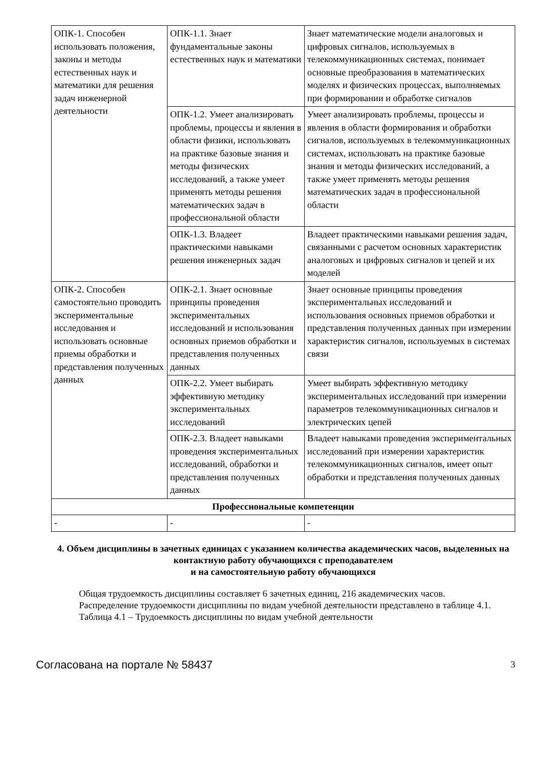| ОПК-1. Способен использовать положения, законы и методы естественных наук и математики для решения задач инженерной деятельности | ОПК-1.1. Знает фундаментальные законы естественных наук и математики | Знает математические модели аналоговых и цифровых сигналов, используемых в телекоммуникационных системах, понимает основные преобразования в математических моделях и физических процессах, выполняемых при формировании и обработке сигналов |
| | ОПК-1.2. Умеет анализировать проблемы, процессы и явления в области физики, использовать на практике базовые знания и методы физических исследований, а также умеет применять методы решения математических задач в профессиональной области | Умеет анализировать проблемы, процессы и явления в области формирования и обработки сигналов, используемых в телекоммуникационных системах, использовать на практике базовые знания и методы физических исследований, а также умеет применять методы решения математических задач в профессиональной области |
| | ОПК-1.3. Владеет практическими навыками решения инженерных задач | Владеет практическими навыками решения задач, связанными с расчетом основных характеристик аналоговых и цифровых сигналов и цепей и их моделей |
| ОПК-2. Способен самостоятельно проводить экспериментальные исследования и использовать основные приемы обработки и представления полученных данных | ОПК-2.1. Знает основные принципы проведения экспериментальных исследований и использования основных приемов обработки и представления полученных данных | Знает основные принципы проведения экспериментальных исследований и использования основных приемов обработки и представления полученных данных при измерении характеристик сигналов, используемых в системах связи |
| | ОПК-2.2. Умеет выбирать эффективную методику экспериментальных исследований | Умеет выбирать эффективную методику экспериментальных исследований при измерении параметров телекоммуникационных сигналов и электрических цепей |
| | ОПК-2.3. Владеет навыками проведения экспериментальных исследований, обработки и представления полученных данных | Владеет навыками проведения экспериментальных исследований при измерении характеристик телекоммуникационных сигналов, имеет опыт обработки и представления полученных данных |
| Профессиональные компетенции | | |
| - | - | - |
4. Объем дисциплины в зачетных единицах с указанием количества академических часов, выделенных на контактную работу обучающихся с преподавателем
и на самостоятельную работу обучающихся
Общая трудоемкость дисциплины составляет 6 зачетных единиц, 216 академических часов.
Распределение трудоемкости дисциплины по видам учебной деятельности представлено в таблице 4.1.
Таблица 4.1 – Трудоемкость дисциплины по видам учебной деятельности
Согласована на портале № 58437 3